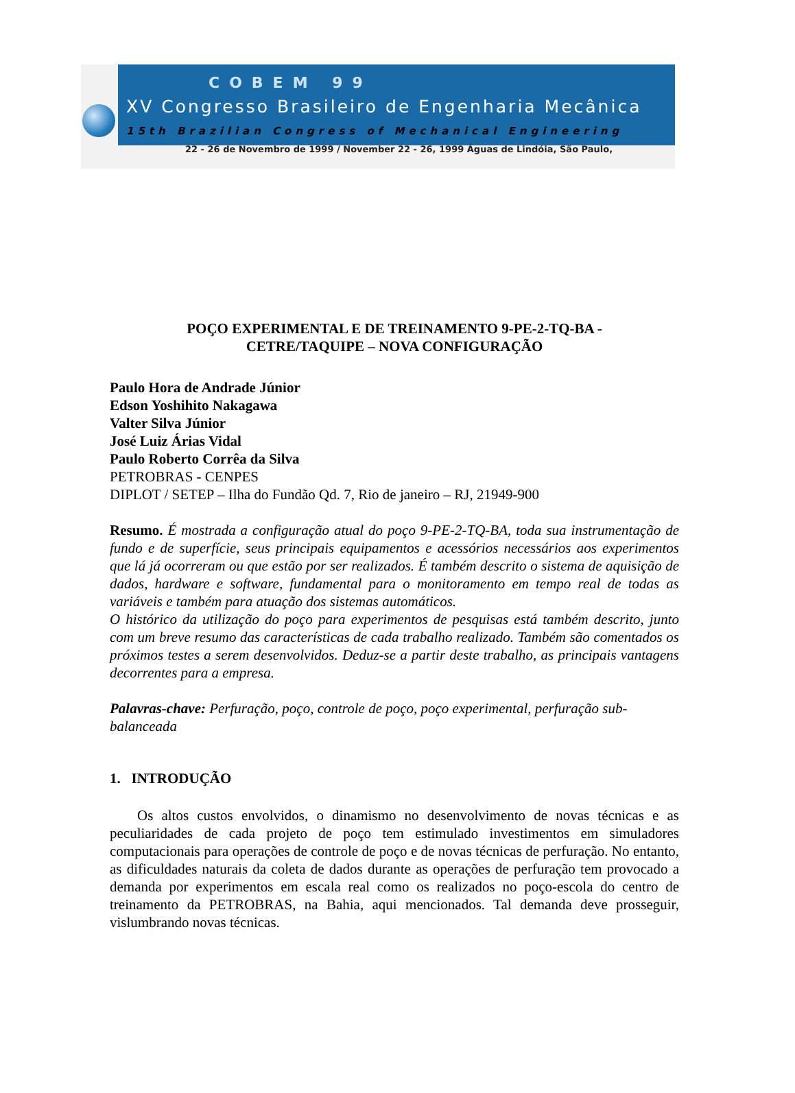COBEM 99
XV Congresso Brasileiro de Engenharia Mecânica
15th Brazilian Congress of Mechanical Engineering
22 - 26 de Novembro de 1999 / November 22 - 26, 1999 Águas de Lindóia, São Paulo,
POÇO EXPERIMENTAL E DE TREINAMENTO 9-PE-2-TQ-BA -
CETRE/TAQUIPE – NOVA CONFIGURAÇÃO
Paulo Hora de Andrade Júnior
Edson Yoshihito Nakagawa
Valter Silva Júnior
José Luiz Árias Vidal
Paulo Roberto Corrêa da Silva
PETROBRAS - CENPES
DIPLOT / SETEP – Ilha do Fundão Qd. 7, Rio de janeiro – RJ, 21949-900
Resumo. É mostrada a configuração atual do poço 9-PE-2-TQ-BA, toda sua instrumentação de fundo e de superfície, seus principais equipamentos e acessórios necessários aos experimentos que lá já ocorreram ou que estão por ser realizados. É também descrito o sistema de aquisição de dados, hardware e software, fundamental para o monitoramento em tempo real de todas as variáveis e também para atuação dos sistemas automáticos.
O histórico da utilização do poço para experimentos de pesquisas está também descrito, junto com um breve resumo das características de cada trabalho realizado. Também são comentados os próximos testes a serem desenvolvidos. Deduz-se a partir deste trabalho, as principais vantagens decorrentes para a empresa.
Palavras-chave: Perfuração, poço, controle de poço, poço experimental, perfuração sub-balanceada
1. INTRODUÇÃO
Os altos custos envolvidos, o dinamismo no desenvolvimento de novas técnicas e as peculiaridades de cada projeto de poço tem estimulado investimentos em simuladores computacionais para operações de controle de poço e de novas técnicas de perfuração. No entanto, as dificuldades naturais da coleta de dados durante as operações de perfuração tem provocado a demanda por experimentos em escala real como os realizados no poço-escola do centro de treinamento da PETROBRAS, na Bahia, aqui mencionados. Tal demanda deve prosseguir, vislumbrando novas técnicas.